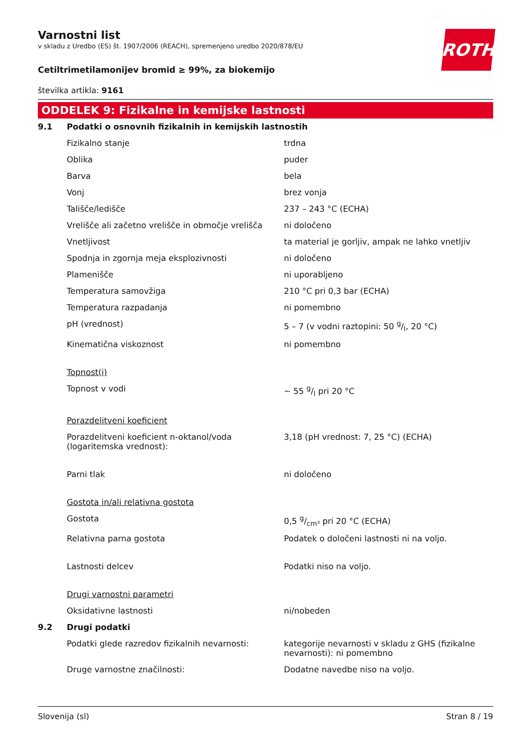ROTH
Varnostni list
v skladu z Uredbo (ES) št. 1907/2006 (REACH), spremenjeno uredbo 2020/878/EU
Cetiltrimetilamonijev bromid ≥ 99%, za biokemijo
številka artikla: 9161
ODDELEK 9: Fizikalne in kemijske lastnosti
| 9.1 | Podatki o osnovnih fizikalnih in kemijskih lastnostih | |
| | Fizikalno stanje | trdna |
| | Oblika | puder |
| | Barva | bela |
| | Vonj | brez vonja |
| | Tališče/ledišče | 237 – 243 °C (ECHA) |
| | Vrelišče ali začetno vrelišče in območje vrelišča | ni določeno |
| | Vnetljivost | ta material je gorljiv, ampak ne lahko vnetljiv |
| | Spodnja in zgornja meja eksplozivnosti | ni določeno |
| | Plamenišče | ni uporabljeno |
| | Temperatura samovžiga | 210 °C pri 0,3 bar (ECHA) |
| | Temperatura razpadanja | ni pomembno |
| | pH (vrednost) | 5 – 7 (v vodni raztopini: 50 g/l, 20 °C) |
| | Kinematična viskoznost | ni pomembno |
| | Topnost(i) | |
| | Topnost v vodi | ~ 55 g/l pri 20 °C |
| | Porazdelitveni koeficient | |
| | Porazdelitveni koeficient n-oktanol/voda (logaritemska vrednost): | 3,18 (pH vrednost: 7, 25 °C) (ECHA) |
| | Parni tlak | ni določeno |
| | Gostota in/ali relativna gostota | |
| | Gostota | 0,5 g/cm³ pri 20 °C (ECHA) |
| | Relativna parna gostota | Podatek o določeni lastnosti ni na voljo. |
| | Lastnosti delcev | Podatki niso na voljo. |
| | Drugi varnostni parametri | |
| | Oksidativne lastnosti | ni/nobeden |
| 9.2 | Drugi podatki | |
| | Podatki glede razredov fizikalnih nevarnosti: | kategorije nevarnosti v skladu z GHS (fizikalne nevarnosti): ni pomembno |
| | Druge varnostne značilnosti: | Dodatne navedbe niso na voljo. |
Slovenija (sl) Stran 8 / 19